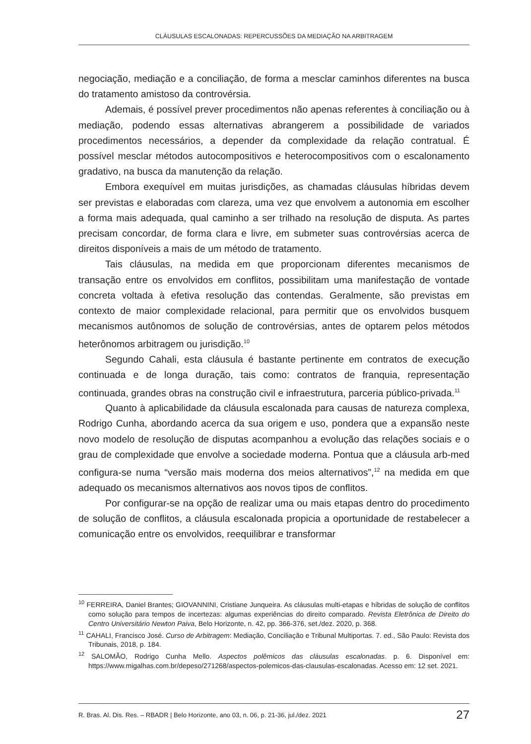CLÁUSULAS ESCALONADAS: REPERCUSSÕES DA MEDIAÇÃO NA ARBITRAGEM
negociação, mediação e a conciliação, de forma a mesclar caminhos diferentes na busca do tratamento amistoso da controvérsia.
Ademais, é possível prever procedimentos não apenas referentes à conciliação ou à mediação, podendo essas alternativas abrangerem a possibilidade de variados procedimentos necessários, a depender da complexidade da relação contratual. É possível mesclar métodos autocompositivos e heterocompositivos com o escalonamento gradativo, na busca da manutenção da relação.
Embora exequível em muitas jurisdições, as chamadas cláusulas híbridas devem ser previstas e elaboradas com clareza, uma vez que envolvem a autonomia em escolher a forma mais adequada, qual caminho a ser trilhado na resolução de disputa. As partes precisam concordar, de forma clara e livre, em submeter suas controvérsias acerca de direitos disponíveis a mais de um método de tratamento.
Tais cláusulas, na medida em que proporcionam diferentes mecanismos de transação entre os envolvidos em conflitos, possibilitam uma manifestação de vontade concreta voltada à efetiva resolução das contendas. Geralmente, são previstas em contexto de maior complexidade relacional, para permitir que os envolvidos busquem mecanismos autônomos de solução de controvérsias, antes de optarem pelos métodos heterônomos arbitragem ou jurisdição.<sup>10</sup>
Segundo Cahali, esta cláusula é bastante pertinente em contratos de execução continuada e de longa duração, tais como: contratos de franquia, representação continuada, grandes obras na construção civil e infraestrutura, parceria público-privada.<sup>11</sup>
Quanto à aplicabilidade da cláusula escalonada para causas de natureza complexa, Rodrigo Cunha, abordando acerca da sua origem e uso, pondera que a expansão neste novo modelo de resolução de disputas acompanhou a evolução das relações sociais e o grau de complexidade que envolve a sociedade moderna. Pontua que a cláusula arb-med configura-se numa “versão mais moderna dos meios alternativos”,<sup>12</sup> na medida em que adequado os mecanismos alternativos aos novos tipos de conflitos.
Por configurar-se na opção de realizar uma ou mais etapas dentro do procedimento de solução de conflitos, a cláusula escalonada propicia a oportunidade de restabelecer a comunicação entre os envolvidos, reequilibrar e transformar
<sup>10</sup> FERREIRA, Daniel Brantes; GIOVANNINI, Cristiane Junqueira. As cláusulas multi-etapas e híbridas de solução de conflitos como solução para tempos de incertezas: algumas experiências do direito comparado. Revista Eletrônica de Direito do Centro Universitário Newton Paiva, Belo Horizonte, n. 42, pp. 366-376, set./dez. 2020, p. 368.
<sup>11</sup> CAHALI, Francisco José. Curso de Arbitragem: Mediação, Conciliação e Tribunal Multiportas. 7. ed., São Paulo: Revista dos Tribunais, 2018, p. 184.
<sup>12</sup> SALOMÃO, Rodrigo Cunha Mello. Aspectos polêmicos das cláusulas escalonadas. p. 6. Disponível em: https://www.migalhas.com.br/depeso/271268/aspectos-polemicos-das-clausulas-escalonadas. Acesso em: 12 set. 2021.
R. Bras. Al. Dis. Res. – RBADR | Belo Horizonte, ano 03, n. 06, p. 21-36, jul./dez. 2021 27